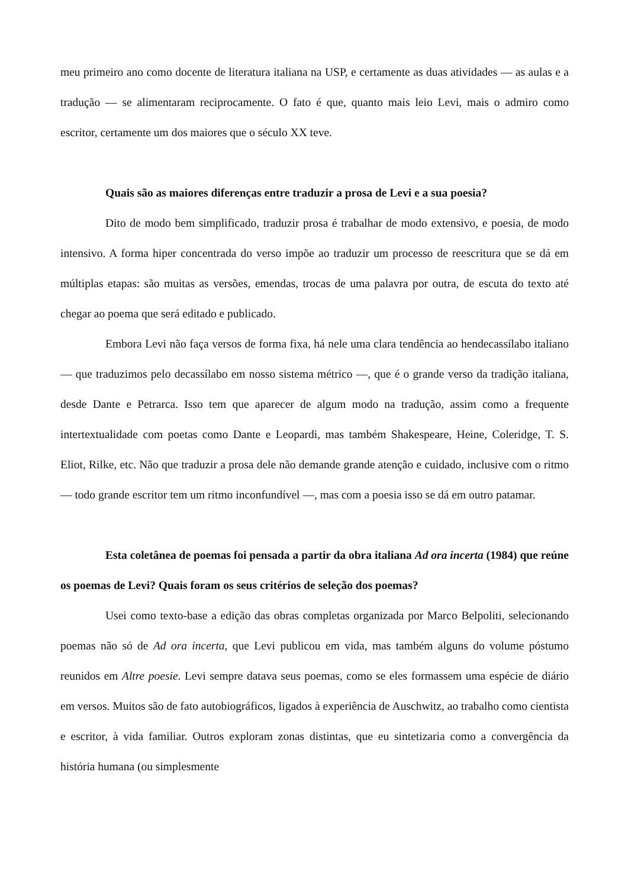meu primeiro ano como docente de literatura italiana na USP, e certamente as duas atividades — as aulas e a tradução — se alimentaram reciprocamente. O fato é que, quanto mais leio Levi, mais o admiro como escritor, certamente um dos maiores que o século XX teve.
Quais são as maiores diferenças entre traduzir a prosa de Levi e a sua poesia?
Dito de modo bem simplificado, traduzir prosa é trabalhar de modo extensivo, e poesia, de modo intensivo. A forma hiper concentrada do verso impõe ao traduzir um processo de reescritura que se dá em múltiplas etapas: são muitas as versões, emendas, trocas de uma palavra por outra, de escuta do texto até chegar ao poema que será editado e publicado.
Embora Levi não faça versos de forma fixa, há nele uma clara tendência ao hendecassílabo italiano — que traduzimos pelo decassílabo em nosso sistema métrico —, que é o grande verso da tradição italiana, desde Dante e Petrarca. Isso tem que aparecer de algum modo na tradução, assim como a frequente intertextualidade com poetas como Dante e Leopardi, mas também Shakespeare, Heine, Coleridge, T. S. Eliot, Rilke, etc. Não que traduzir a prosa dele não demande grande atenção e cuidado, inclusive com o ritmo — todo grande escritor tem um ritmo inconfundível —, mas com a poesia isso se dá em outro patamar.
Esta coletânea de poemas foi pensada a partir da obra italiana Ad ora incerta (1984) que reúne os poemas de Levi? Quais foram os seus critérios de seleção dos poemas?
Usei como texto-base a edição das obras completas organizada por Marco Belpoliti, selecionando poemas não só de Ad ora incerta, que Levi publicou em vida, mas também alguns do volume póstumo reunidos em Altre poesie. Levi sempre datava seus poemas, como se eles formassem uma espécie de diário em versos. Muitos são de fato autobiográficos, ligados à experiência de Auschwitz, ao trabalho como cientista e escritor, à vida familiar. Outros exploram zonas distintas, que eu sintetizaria como a convergência da história humana (ou simplesmente